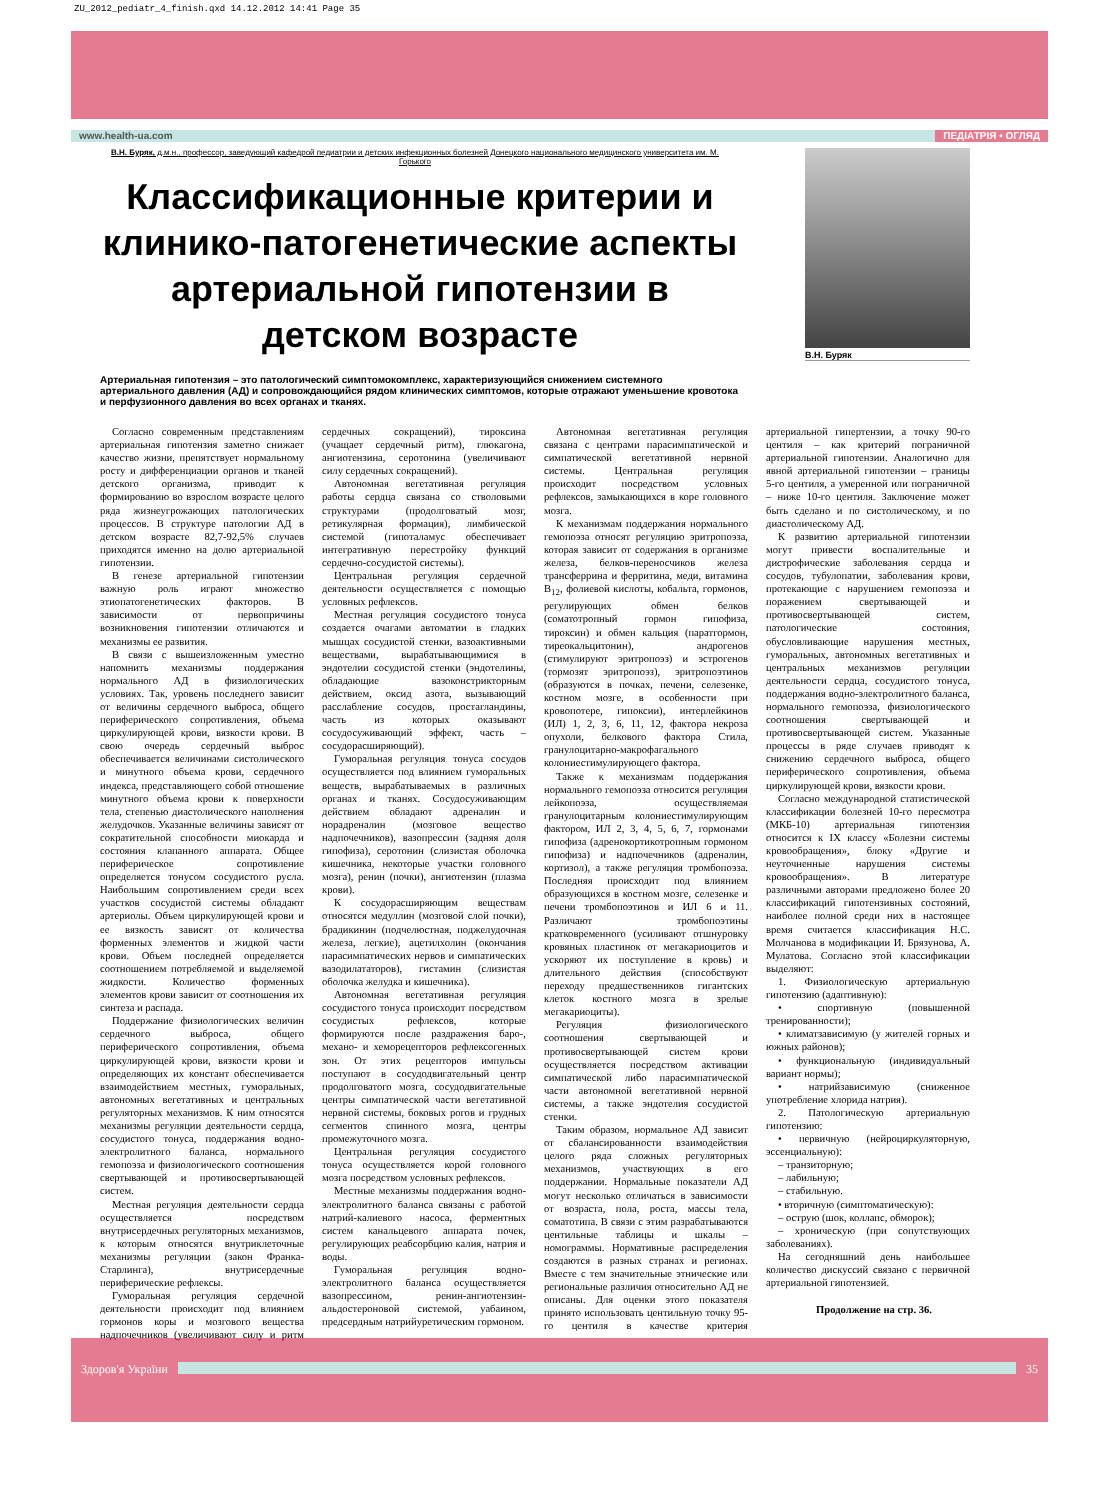ZU_2012_pediatr_4_finish.qxd 14.12.2012 14:41 Page 35
www.health-ua.com ПЕДІАТРІЯ • ОГЛЯД
В.Н. Буряк
В.Н. Буряк, д.м.н., профессор, заведующий кафедрой педиатрии и детских инфекционных болезней Донецкого национального медицинского университета им. М. Горького
Классификационные критерии и клинико-патогенетические аспекты артериальной гипотензии в детском возрасте
Артериальная гипотензия – это патологический симптомокомплекс, характеризующийся снижением системного артериального давления (АД) и сопровождающийся рядом клинических симптомов, которые отражают уменьшение кровотока и перфузионного давления во всех органах и тканях.
Согласно современным представлениям артериальная гипотензия заметно снижает качество жизни, препятствует нормальному росту и дифференциации органов и тканей детского организма, приводит к формированию во взрослом возрасте целого ряда жизнеугрожающих патологических процессов. В структуре патологии АД в детском возрасте 82,7-92,5% случаев приходятся именно на долю артериальной гипотензии.
В генезе артериальной гипотензии важную роль играют множество этиопатогенетических факторов. В зависимости от первопричины возникновения гипотензии отличаются и механизмы ее развития.
В связи с вышеизложенным уместно напомнить механизмы поддержания нормального АД в физиологических условиях. Так, уровень последнего зависит от величины сердечного выброса, общего периферического сопротивления, объема циркулирующей крови, вязкости крови. В свою очередь сердечный выброс обеспечивается величинами систолического и минутного объема крови, сердечного индекса, представляющего собой отношение минутного объема крови к поверхности тела, степенью диастолического наполнения желудочков. Указанные величины зависят от сократительной способности миокарда и состояния клапанного аппарата. Общее периферическое сопротивление определяется тонусом сосудистого русла. Наибольшим сопротивлением среди всех участков сосудистой системы обладают артериолы. Объем циркулирующей крови и ее вязкость зависят от количества форменных элементов и жидкой части крови. Объем последней определяется соотношением потребляемой и выделяемой жидкости. Количество форменных элементов крови зависит от соотношения их синтеза и распада.
Поддержание физиологических величин сердечного выброса, общего периферического сопротивления, объема циркулирующей крови, вязкости крови и определяющих их констант обеспечивается взаимодействием местных, гуморальных, автономных вегетативных и центральных регуляторных механизмов. К ним относятся механизмы регуляции деятельности сердца, сосудистого тонуса, поддержания водно-электролитного баланса, нормального гемопоэза и физиологического соотношения свертывающей и противосвертывающей систем.
Местная регуляция деятельности сердца осуществляется посредством внутрисердечных регуляторных механизмов, к которым относятся внутриклеточные механизмы регуляции (закон Франка-Старлинга), внутрисердечные периферические рефлексы.
Гуморальная регуляция сердечной деятельности происходит под влиянием гормонов коры и мозгового вещества надпочечников (увеличивают силу и ритм сердечных сокращений), тироксина (учащает сердечный ритм), глюкагона, ангиотензина, серотонина (увеличивают силу сердечных сокращений).
Автономная вегетативная регуляция работы сердца связана со стволовыми структурами (продолговатый мозг, ретикулярная формация), лимбической системой (гипоталамус обеспечивает интегративную перестройку функций сердечно-сосудистой системы).
Центральная регуляция сердечной деятельности осуществляется с помощью условных рефлексов.
Местная регуляция сосудистого тонуса создается очагами автоматии в гладких мышцах сосудистой стенки, вазоактивными веществами, вырабатывающимися в эндотелии сосудистой стенки (эндотелины, обладающие вазоконстрикторным действием, оксид азота, вызывающий расслабление сосудов, простагландины, часть из которых оказывают сосудосуживающий эффект, часть – сосудорасширяющий).
Гуморальная регуляция тонуса сосудов осуществляется под влиянием гуморальных веществ, вырабатываемых в различных органах и тканях. Сосудосуживающим действием обладают адреналин и норадреналин (мозговое вещество надпочечников), вазопрессин (задняя доля гипофиза), серотонин (слизистая оболочка кишечника, некоторые участки головного мозга), ренин (почки), ангиотензин (плазма крови).
К сосудорасширяющим веществам относятся медуллин (мозговой слой почки), брадикинин (подчелюстная, поджелудочная железа, легкие), ацетилхолин (окончания парасимпатических нервов и симпатических вазодилататоров), гистамин (слизистая оболочка желудка и кишечника).
Автономная вегетативная регуляция сосудистого тонуса происходит посредством сосудистых рефлексов, которые формируются после раздражения баро-, механо- и хеморецепторов рефлексогенных зон. От этих рецепторов импульсы поступают в сосудодвигательный центр продолговатого мозга, сосудодвигательные центры симпатической части вегетативной нервной системы, боковых рогов и грудных сегментов спинного мозга, центры промежуточного мозга.
Центральная регуляция сосудистого тонуса осуществляется корой головного мозга посредством условных рефлексов.
Местные механизмы поддержания водно-электролитного баланса связаны с работой натрий-калиевого насоса, ферментных систем канальцевого аппарата почек, регулирующих реабсорбцию калия, натрия и воды.
Гуморальная регуляция водно-электролитного баланса осуществляется вазопрессином, ренин-ангиотензин-альдостероновой системой, уабаином, предсердным натрийуретическим гормоном.
Автономная вегетативная регуляция связана с центрами парасимпатической и симпатической вегетативной нервной системы. Центральная регуляция происходит посредством условных рефлексов, замыкающихся в коре головного мозга.
К механизмам поддержания нормального гемопоэза относят регуляцию эритропоэза, которая зависит от содержания в организме железа, белков-переносчиков железа трансферрина и ферритина, меди, витамина B<sub>12</sub>, фолиевой кислоты, кобальта, гормонов, регулирующих обмен белков (соматотропный гормон гипофиза, тироксин) и обмен кальция (паратгормон, тиреокальцитонин), андрогенов (стимулируют эритропоэз) и эстрогенов (тормозят эритропоэз), эритропоэтинов (образуются в почках, печени, селезенке, костном мозге, в особенности при кровопотере, гипоксии), интерлейкинов (ИЛ) 1, 2, 3, 6, 11, 12, фактора некроза опухоли, белкового фактора Стила, гранулоцитарно-макрофагального колониестимулирующего фактора.
Также к механизмам поддержания нормального гемопоэза относится регуляция лейкопоэза, осуществляемая гранулоцитарным колониестимулирующим фактором, ИЛ 2, 3, 4, 5, 6, 7, гормонами гипофиза (адренокортикотропным гормоном гипофиза) и надпочечников (адреналин, кортизол), а также регуляция тромбопоэза. Последняя происходит под влиянием образующихся в костном мозге, селезенке и печени тромбопоэтинов и ИЛ 6 и 11. Различают тромбопоэтины кратковременного (усиливают отшнуровку кровяных пластинок от мегакариоцитов и ускоряют их поступление в кровь) и длительного действия (способствуют переходу предшественников гигантских клеток костного мозга в зрелые мегакариоциты).
Регуляция физиологического соотношения свертывающей и противосвертывающей систем крови осуществляется посредством активации симпатической либо парасимпатической части автономной вегетативной нервной системы, а также эндотелия сосудистой стенки.
Таким образом, нормальное АД зависит от сбалансированности взаимодействия целого ряда сложных регуляторных механизмов, участвующих в его поддержании. Нормальные показатели АД могут несколько отличаться в зависимости от возраста, пола, роста, массы тела, соматотипа. В связи с этим разрабатываются центильные таблицы и шкалы – номограммы. Нормативные распределения создаются в разных странах и регионах. Вместе с тем значительные этнические или региональные различия относительно АД не описаны. Для оценки этого показателя принято использовать центильную точку 95-го центиля в качестве критерия артериальной гипертензии, а точку 90-го центиля – как критерий пограничной артериальной гипотензии. Аналогично для явной артериальной гипотензии – границы 5-го центиля, а умеренной или пограничной – ниже 10-го центиля. Заключение может быть сделано и по систолическому, и по диастолическому АД.
К развитию артериальной гипотензии могут привести воспалительные и дистрофические заболевания сердца и сосудов, тубулопатии, заболевания крови, протекающие с нарушением гемопоэза и поражением свертывающей и противосвертывающей систем, патологические состояния, обусловливающие нарушения местных, гуморальных, автономных вегетативных и центральных механизмов регуляции деятельности сердца, сосудистого тонуса, поддержания водно-электролитного баланса, нормального гемопоэза, физиологического соотношения свертывающей и противосвертывающей систем. Указанные процессы в ряде случаев приводят к снижению сердечного выброса, общего периферического сопротивления, объема циркулирующей крови, вязкости крови.
Согласно международной статистической классификации болезней 10-го пересмотра (МКБ-10) артериальная гипотензия относится к IX классу «Болезни системы кровообращения», блоку «Другие и неуточненные нарушения системы кровообращения». В литературе различными авторами предложено более 20 классификаций гипотензивных состояний, наиболее полной среди них в настоящее время считается классификация Н.С. Молчанова в модификации И. Брязунова, А. Мулатова. Согласно этой классификации выделяют:
1. Физиологическую артериальную гипотензию (адаптивную):
• спортивную (повышенной тренированности);
• климатзависимую (у жителей горных и южных районов);
• функциональную (индивидуальный вариант нормы);
• натрийзависимую (сниженное употребление хлорида натрия).
2. Патологическую артериальную гипотензию:
• первичную (нейроциркуляторную, эссенциальную):
– транзиторную;
– лабильную;
– стабильную.
• вторичную (симптоматическую):
– острую (шок, коллапс, обморок);
– хроническую (при сопутствующих заболеваниях).
На сегодняшний день наибольшее количество дискуссий связано с первичной артериальной гипотензией.
Продолжение на стр. 36.
Здоров'я України 35